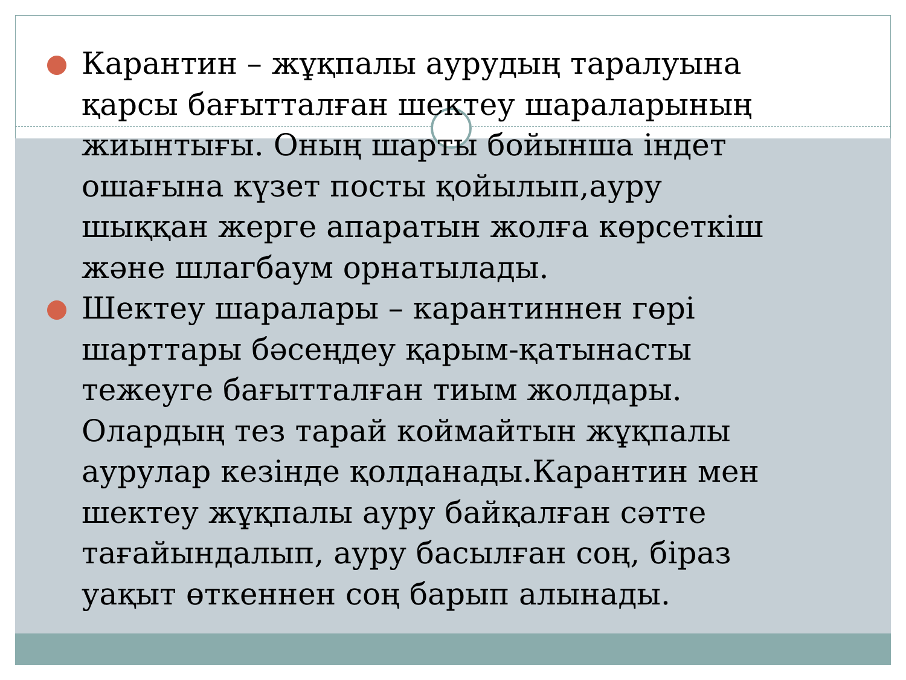Карантин – жұқпалы аурудың таралуына қарсы бағытталған шектеу шараларының жиынтығы. Оның шарты бойынша індет ошағына күзет посты қойылып,ауру шыққан жерге апаратын жолға көрсеткіш және шлагбаум орнатылады.
Шектеу шаралары – карантиннен гөрі шарттары бәсеңдеу қарым-қатынасты тежеуге бағытталған тиым жолдары. Олардың тез тарай коймайтын жұқпалы аурулар кезінде қолданады.Карантин мен шектеу жұқпалы ауру байқалған сәтте тағайындалып, ауру басылған соң, біраз уақыт өткеннен соң барып алынады.